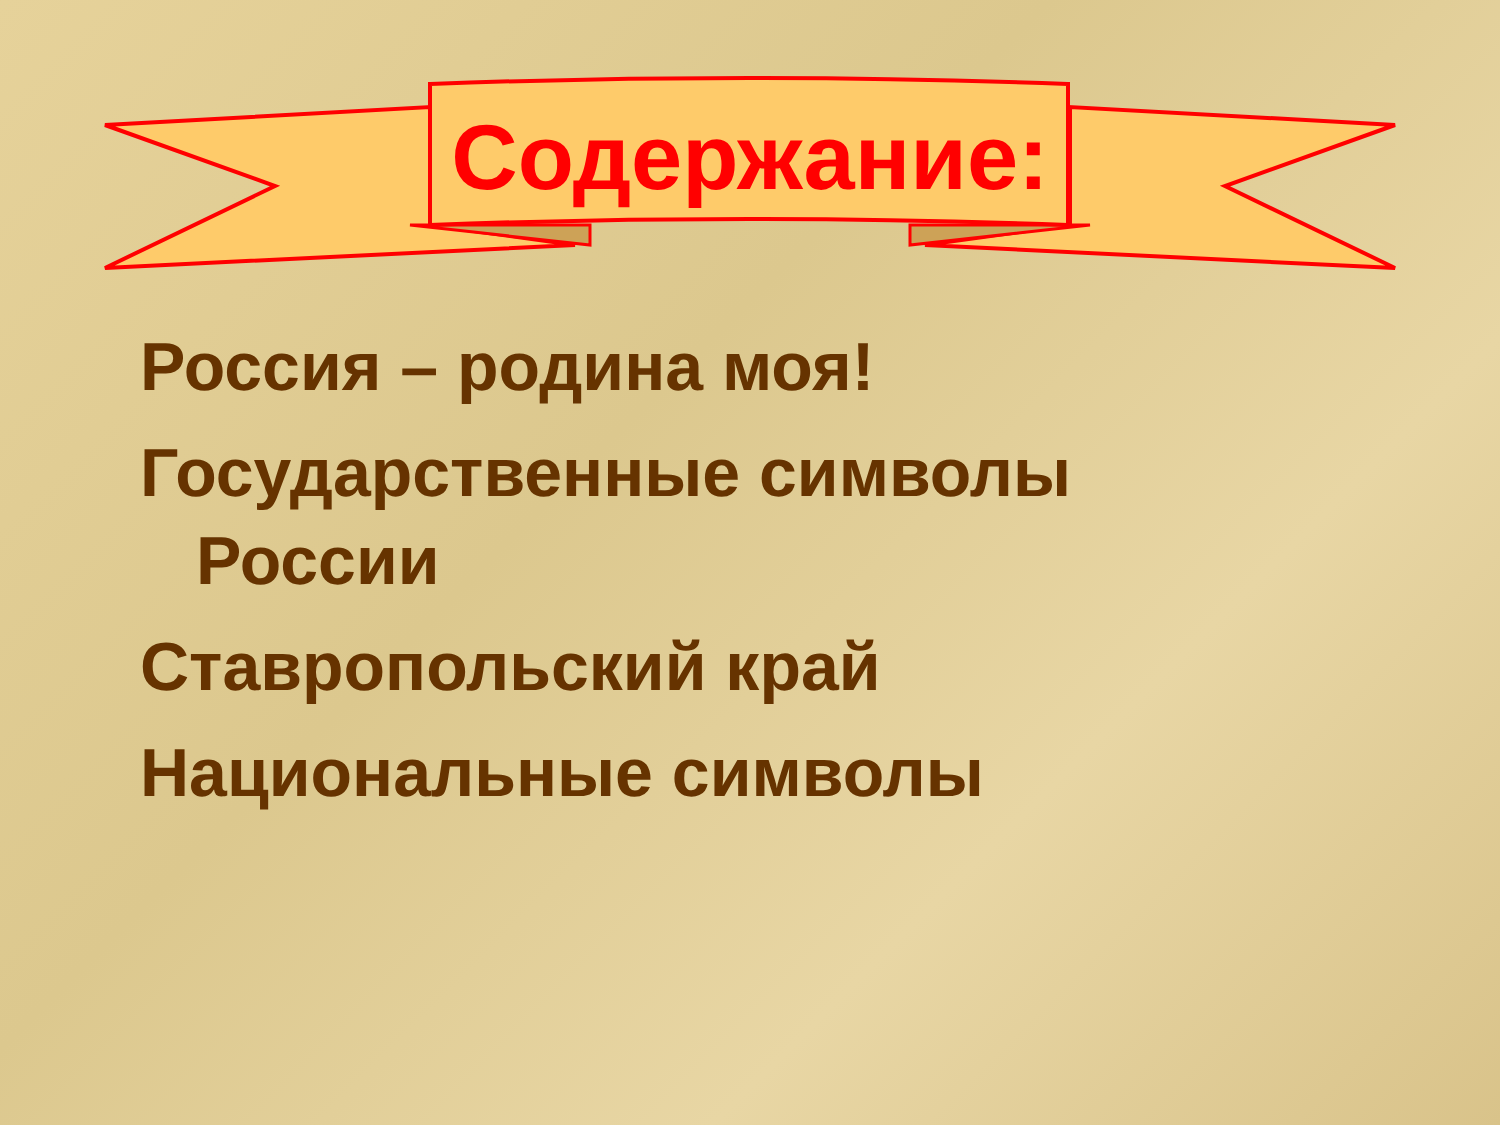Содержание:
Россия – родина моя!
Государственные символы России
Ставропольский край
Национальные символы